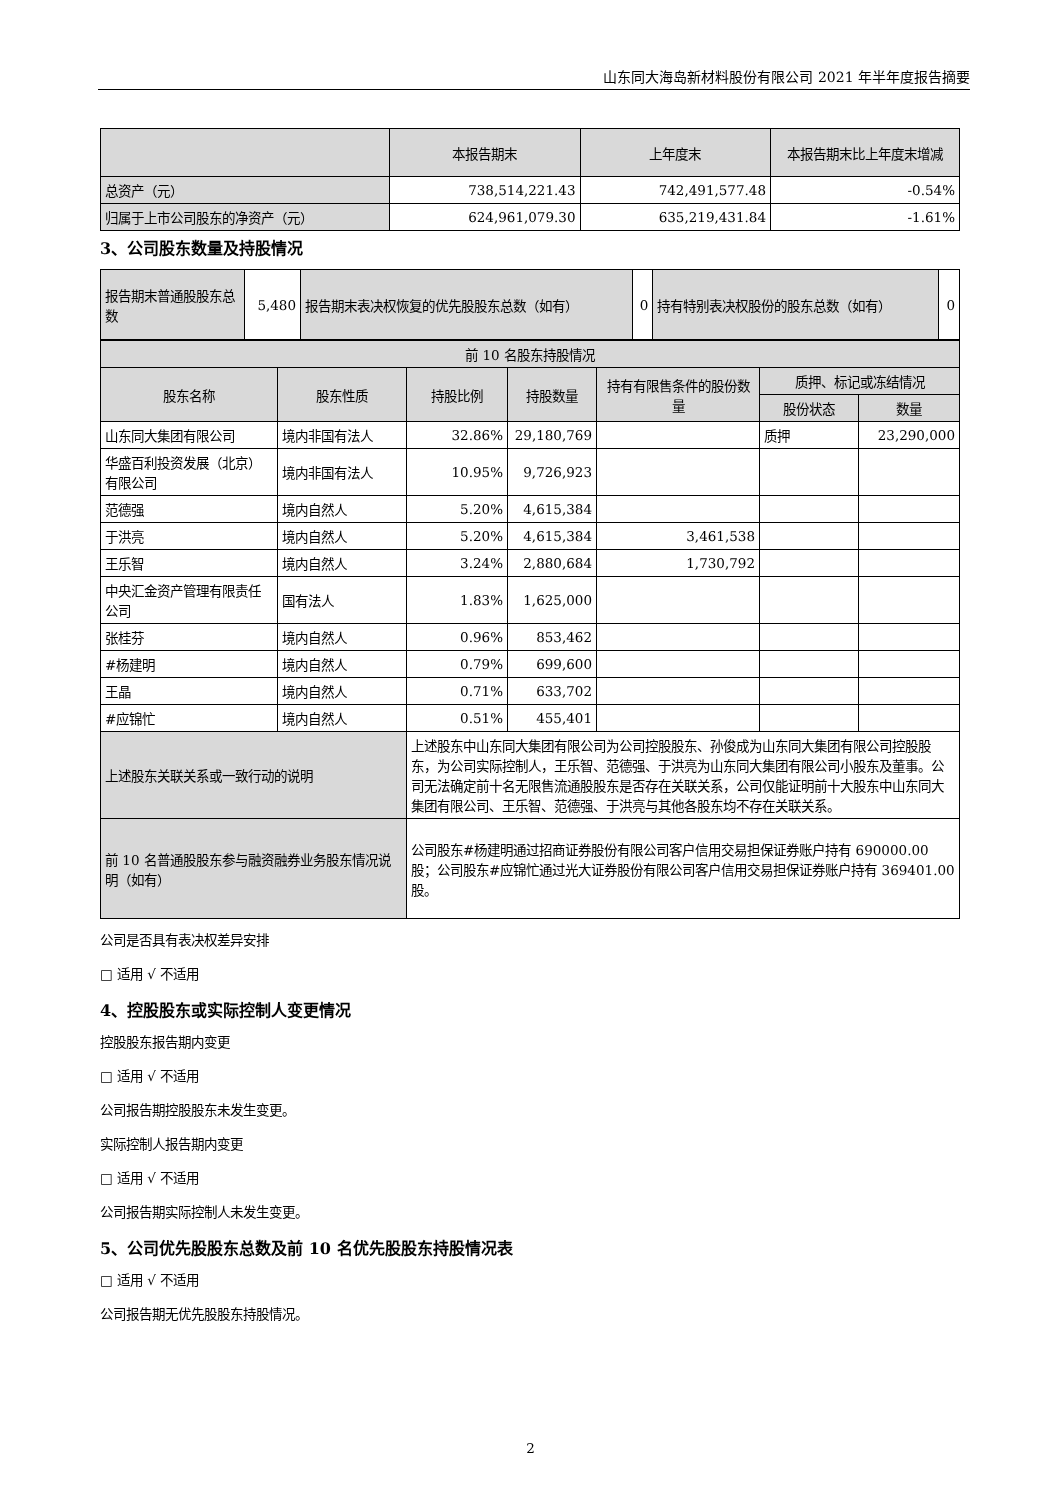山东同大海岛新材料股份有限公司 2021 年半年度报告摘要
| | 本报告期末 | 上年度末 | 本报告期末比上年度末增减 |
| --- | --- | --- | --- |
| 总资产（元） | 738,514,221.43 | 742,491,577.48 | -0.54% |
| 归属于上市公司股东的净资产（元） | 624,961,079.30 | 635,219,431.84 | -1.61% |
3、公司股东数量及持股情况
| 报告期末普通股股东总数 | 5,480 | 报告期末表决权恢复的优先股股东总数（如有） | 0 | 持有特别表决权股份的股东总数（如有） | 0 |
| 前 10 名股东持股情况 | | | | | | |
| 股东名称 | 股东性质 | 持股比例 | 持股数量 | 持有有限售条件的股份数量 | 质押、标记或冻结情况 | |
| | | | | | 股份状态 | 数量 |
| 山东同大集团有限公司 | 境内非国有法人 | 32.86% | 29,180,769 | | 质押 | 23,290,000 |
| 华盛百利投资发展（北京）有限公司 | 境内非国有法人 | 10.95% | 9,726,923 | | | |
| 范德强 | 境内自然人 | 5.20% | 4,615,384 | | | |
| 于洪亮 | 境内自然人 | 5.20% | 4,615,384 | 3,461,538 | | |
| 王乐智 | 境内自然人 | 3.24% | 2,880,684 | 1,730,792 | | |
| 中央汇金资产管理有限责任公司 | 国有法人 | 1.83% | 1,625,000 | | | |
| 张桂芬 | 境内自然人 | 0.96% | 853,462 | | | |
| #杨建明 | 境内自然人 | 0.79% | 699,600 | | | |
| 王晶 | 境内自然人 | 0.71% | 633,702 | | | |
| #应锦忙 | 境内自然人 | 0.51% | 455,401 | | | |
| 上述股东关联关系或一致行动的说明 | | 上述股东中山东同大集团有限公司为公司控股股东、孙俊成为山东同大集团有限公司控股股东，为公司实际控制人，王乐智、范德强、于洪亮为山东同大集团有限公司小股东及董事。公司无法确定前十名无限售流通股股东是否存在关联关系，公司仅能证明前十大股东中山东同大集团有限公司、王乐智、范德强、于洪亮与其他各股东均不存在关联关系。 | | | | |
| 前 10 名普通股股东参与融资融券业务股东情况说明（如有） | | 公司股东#杨建明通过招商证券股份有限公司客户信用交易担保证券账户持有 690000.00 股；公司股东#应锦忙通过光大证券股份有限公司客户信用交易担保证券账户持有 369401.00 股。 | | | | |
公司是否具有表决权差异安排
□ 适用 √ 不适用
4、控股股东或实际控制人变更情况
控股股东报告期内变更
□ 适用 √ 不适用
公司报告期控股股东未发生变更。
实际控制人报告期内变更
□ 适用 √ 不适用
公司报告期实际控制人未发生变更。
5、公司优先股股东总数及前 10 名优先股股东持股情况表
□ 适用 √ 不适用
公司报告期无优先股股东持股情况。
2